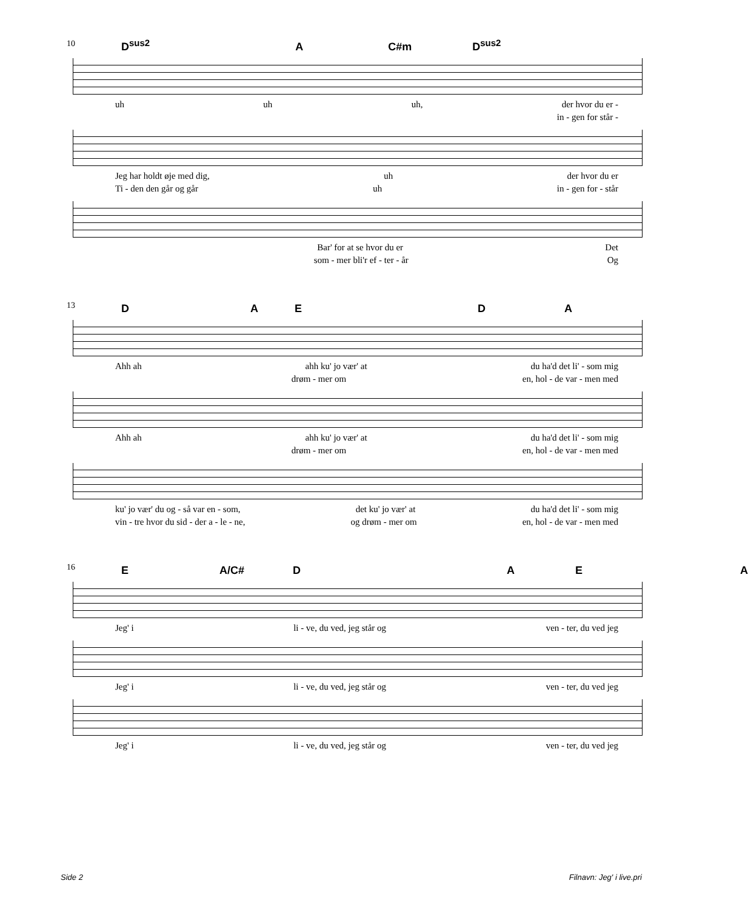10
D<sup>sus2</sup> A C#m D<sup>sus2</sup>
uh uh uh, der hvor du er -
in - gen for står -
Jeg har holdt øje med dig, uh der hvor du er
Ti - den den går og går uh in - gen for - står
Bar' for at se hvor du er Det
som - mer bli'r ef - ter - år Og
13
DAEDA
Ahh ah ahh ku' jo vær' at du ha'd det li' - som mig
drøm - mer om en, hol - de var - men med
Ahh ah ahh ku' jo vær' at du ha'd det li' - som mig
drøm - mer om en, hol - de var - men med
ku' jo vær' du og - så var en - som, det ku' jo vær' at du ha'd det li' - som mig
vin - tre hvor du sid - der a - le - ne, og drøm - mer om en, hol - de var - men med
16
E A/C# DAEA
Jeg' i li - ve, du ved, jeg står og ven - ter, du ved jeg
Jeg' i li - ve, du ved, jeg står og ven - ter, du ved jeg
Jeg' i li - ve, du ved, jeg står og ven - ter, du ved jeg
Side 2 Filnavn: Jeg' i live.pri